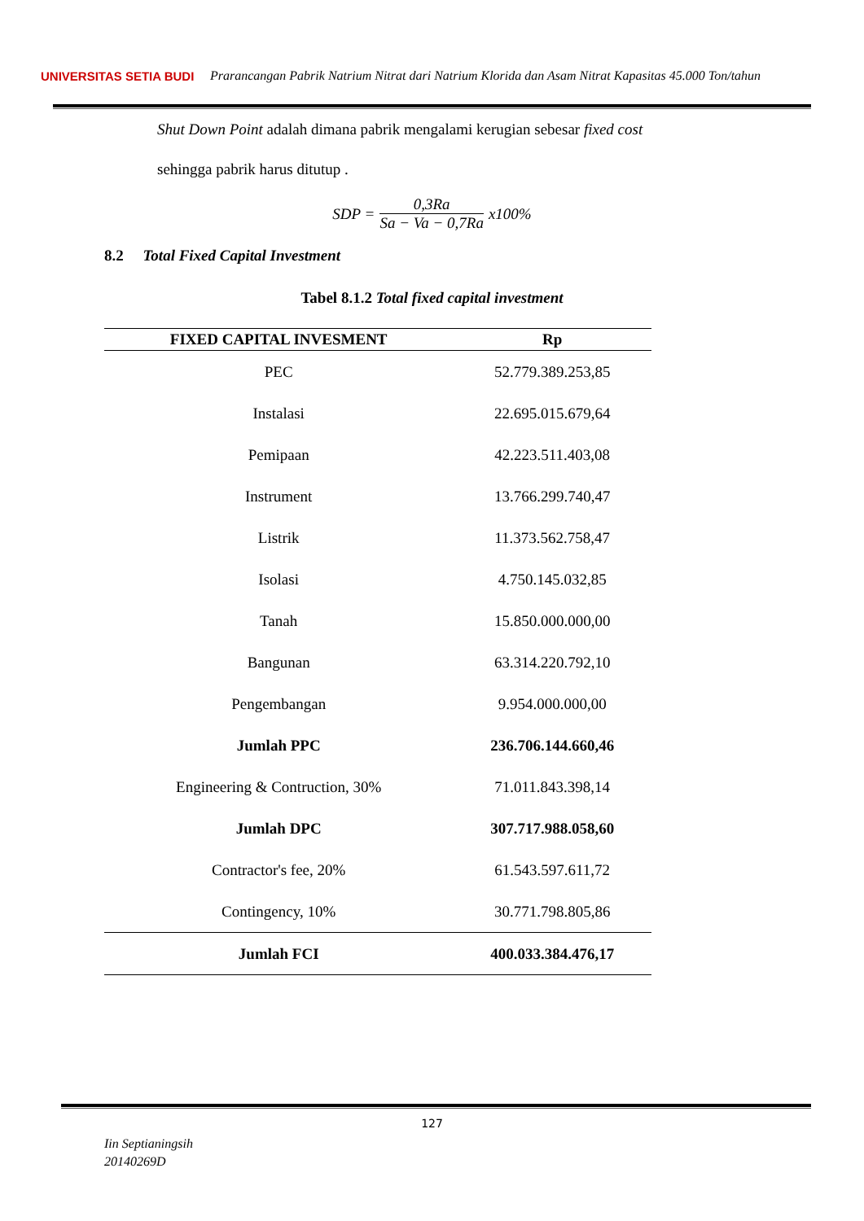UNIVERSITAS SETIA BUDI
Prarancangan Pabrik Natrium Nitrat dari Natrium Klorida dan Asam Nitrat Kapasitas 45.000 Ton/tahun
Shut Down Point adalah dimana pabrik mengalami kerugian sebesar fixed cost
sehingga pabrik harus ditutup .
SDP = 0,3Ra Sa − Va − 0,7Ra x100%
8.2 Total Fixed Capital Investment
Tabel 8.1.2 Total fixed capital investment
| FIXED CAPITAL INVESMENT | Rp |
| --- | --- |
| PEC | 52.779.389.253,85 |
| Instalasi | 22.695.015.679,64 |
| Pemipaan | 42.223.511.403,08 |
| Instrument | 13.766.299.740,47 |
| Listrik | 11.373.562.758,47 |
| Isolasi | 4.750.145.032,85 |
| Tanah | 15.850.000.000,00 |
| Bangunan | 63.314.220.792,10 |
| Pengembangan | 9.954.000.000,00 |
| Jumlah PPC | 236.706.144.660,46 |
| Engineering & Contruction, 30% | 71.011.843.398,14 |
| Jumlah DPC | 307.717.988.058,60 |
| Contractor's fee, 20% | 61.543.597.611,72 |
| Contingency, 10% | 30.771.798.805,86 |
| Jumlah FCI | 400.033.384.476,17 |
127
Iin Septianingsih
20140269D